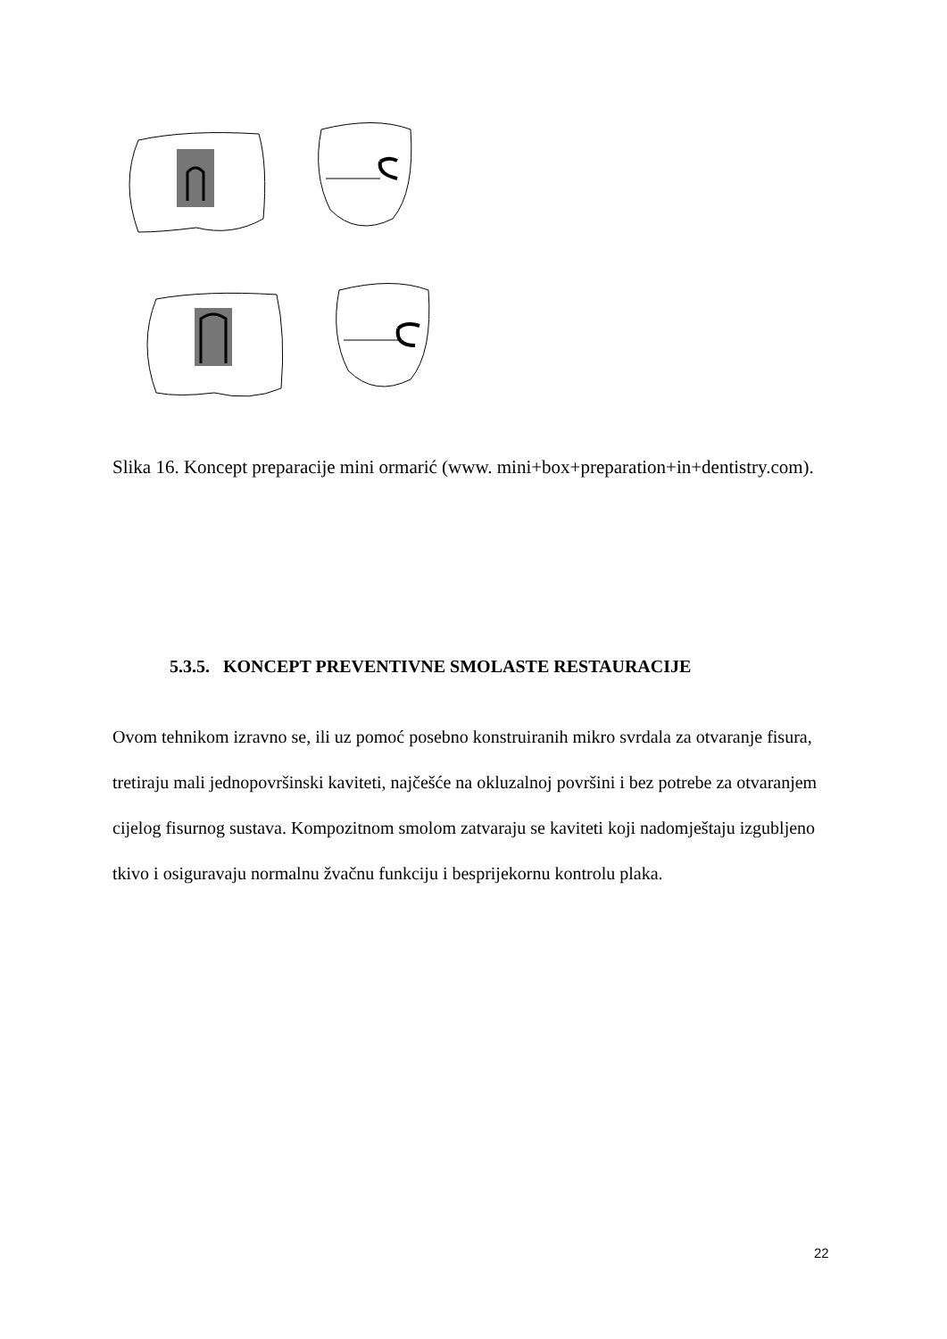Slika 16. Koncept preparacije mini ormarić (www. mini+box+preparation+in+dentistry.com).
5.3.5. KONCEPT PREVENTIVNE SMOLASTE RESTAURACIJE
Ovom tehnikom izravno se, ili uz pomoć posebno konstruiranih mikro svrdala za otvaranje fisura, tretiraju mali jednopovršinski kaviteti, najčešće na okluzalnoj površini i bez potrebe za otvaranjem cijelog fisurnog sustava. Kompozitnom smolom zatvaraju se kaviteti koji nadomještaju izgubljeno tkivo i osiguravaju normalnu žvačnu funkciju i besprijekornu kontrolu plaka.
22